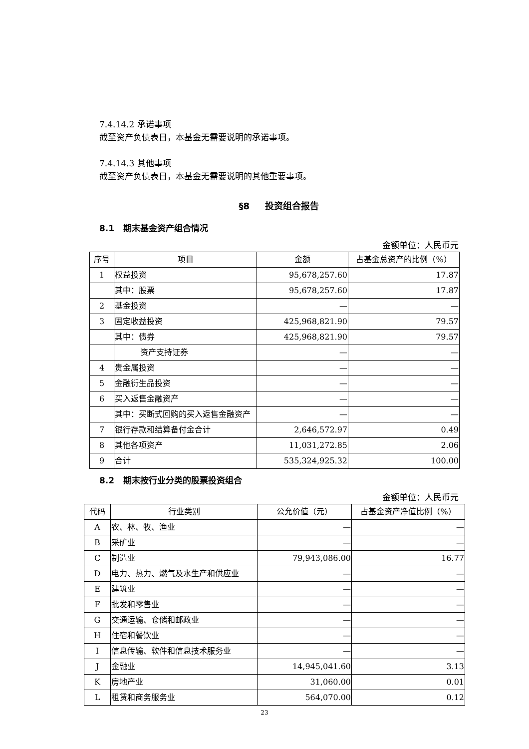7.4.14.2 承诺事项
截至资产负债表日，本基金无需要说明的承诺事项。
7.4.14.3 其他事项
截至资产负债表日，本基金无需要说明的其他重要事项。
§8 投资组合报告
8.1 期末基金资产组合情况
金额单位：人民币元
| 序号 | 项目 | 金额 | 占基金总资产的比例（%） |
| --- | --- | --- | --- |
| 1 | 权益投资 | 95,678,257.60 | 17.87 |
| | 其中：股票 | 95,678,257.60 | 17.87 |
| 2 | 基金投资 | — | — |
| 3 | 固定收益投资 | 425,968,821.90 | 79.57 |
| | 其中：债券 | 425,968,821.90 | 79.57 |
| | 资产支持证券 | — | — |
| 4 | 贵金属投资 | — | — |
| 5 | 金融衍生品投资 | — | — |
| 6 | 买入返售金融资产 | — | — |
| | 其中：买断式回购的买入返售金融资产 | — | — |
| 7 | 银行存款和结算备付金合计 | 2,646,572.97 | 0.49 |
| 8 | 其他各项资产 | 11,031,272.85 | 2.06 |
| 9 | 合计 | 535,324,925.32 | 100.00 |
8.2 期末按行业分类的股票投资组合
金额单位：人民币元
| 代码 | 行业类别 | 公允价值（元） | 占基金资产净值比例（%） |
| --- | --- | --- | --- |
| A | 农、林、牧、渔业 | — | — |
| B | 采矿业 | — | — |
| C | 制造业 | 79,943,086.00 | 16.77 |
| D | 电力、热力、燃气及水生产和供应业 | — | — |
| E | 建筑业 | — | — |
| F | 批发和零售业 | — | — |
| G | 交通运输、仓储和邮政业 | — | — |
| H | 住宿和餐饮业 | — | — |
| I | 信息传输、软件和信息技术服务业 | — | — |
| J | 金融业 | 14,945,041.60 | 3.13 |
| K | 房地产业 | 31,060.00 | 0.01 |
| L | 租赁和商务服务业 | 564,070.00 | 0.12 |
23